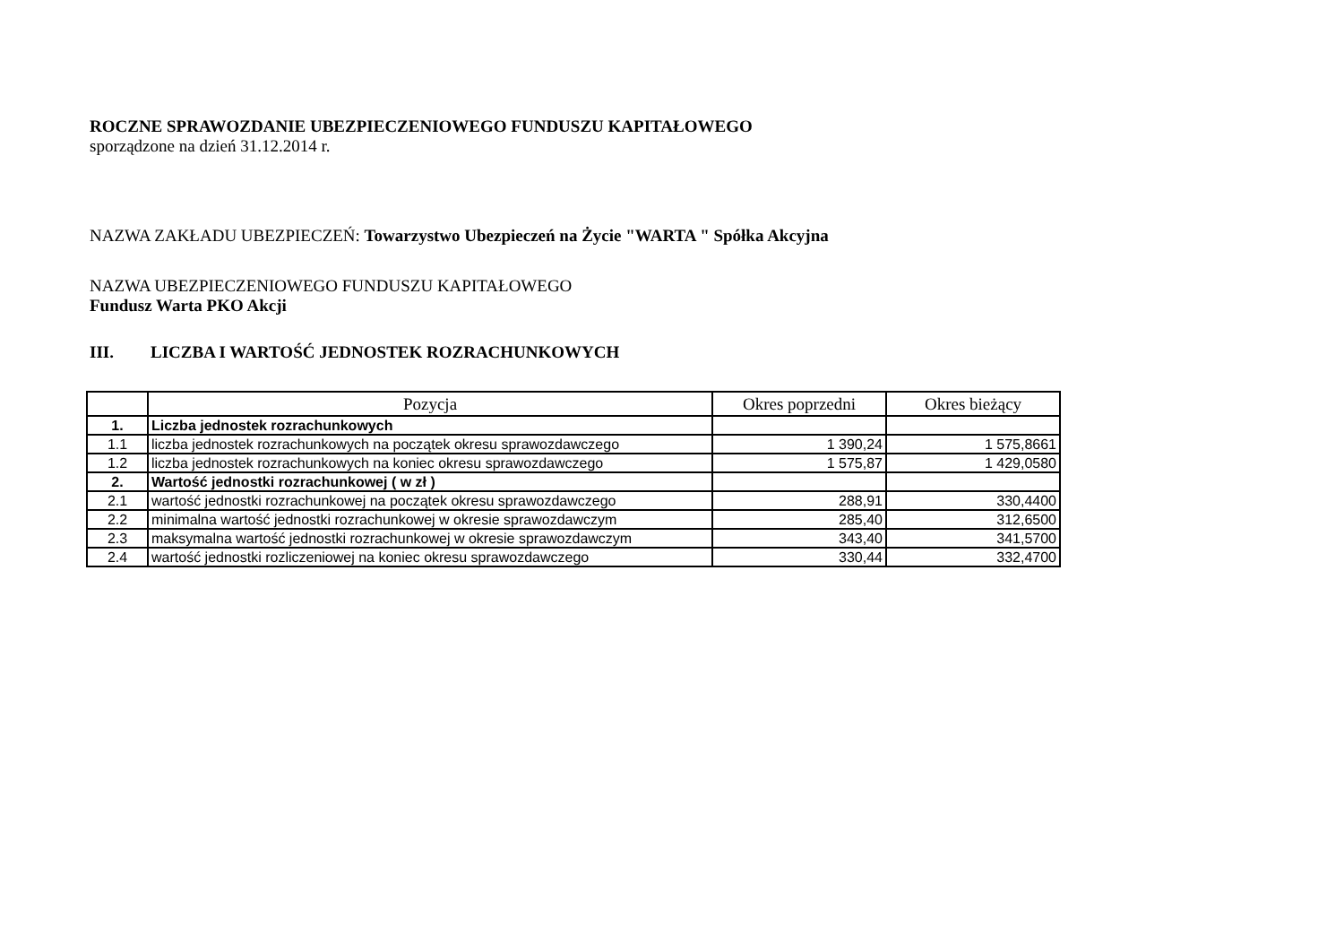ROCZNE SPRAWOZDANIE UBEZPIECZENIOWEGO FUNDUSZU KAPITAŁOWEGO
sporządzone na dzień 31.12.2014 r.
NAZWA ZAKŁADU UBEZPIECZEŃ: Towarzystwo Ubezpieczeń na Życie "WARTA " Spółka Akcyjna
NAZWA UBEZPIECZENIOWEGO FUNDUSZU KAPITAŁOWEGO
Fundusz Warta PKO Akcji
III. LICZBA I WARTOŚĆ JEDNOSTEK ROZRACHUNKOWYCH
| | Pozycja | Okres poprzedni | Okres bieżący |
| --- | --- | --- | --- |
| 1. | Liczba jednostek rozrachunkowych | | |
| 1.1 | liczba jednostek rozrachunkowych na początek okresu sprawozdawczego | 1 390,24 | 1 575,8661 |
| 1.2 | liczba jednostek rozrachunkowych na koniec okresu sprawozdawczego | 1 575,87 | 1 429,0580 |
| 2. | Wartość jednostki rozrachunkowej ( w zł ) | | |
| 2.1 | wartość jednostki rozrachunkowej na początek okresu sprawozdawczego | 288,91 | 330,4400 |
| 2.2 | minimalna wartość jednostki rozrachunkowej w okresie sprawozdawczym | 285,40 | 312,6500 |
| 2.3 | maksymalna wartość jednostki rozrachunkowej w okresie sprawozdawczym | 343,40 | 341,5700 |
| 2.4 | wartość jednostki rozliczeniowej na koniec okresu sprawozdawczego | 330,44 | 332,4700 |